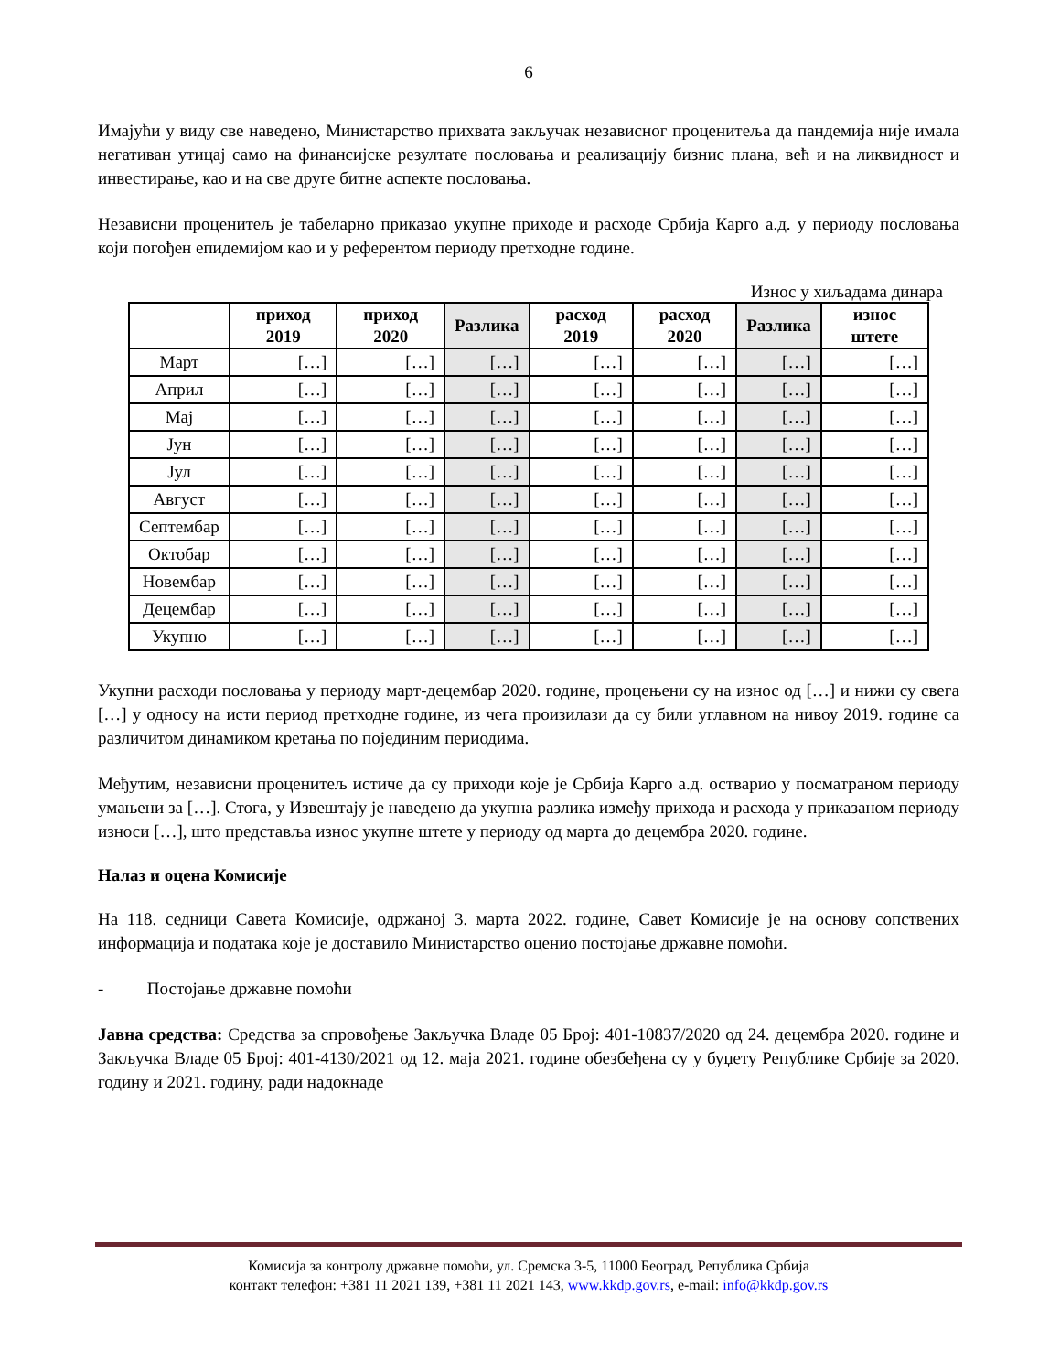6
Имајући у виду све наведено, Министарство прихвата закључак независног проценитеља да пандемија није имала негативан утицај само на финансијске резултате пословања и реализацију бизнис плана, већ и на ликвидност и инвестирање, као и на све друге битне аспекте пословања.
Независни проценитељ је табеларно приказао укупне приходе и расходе Србија Карго а.д. у периоду пословања који погођен епидемијом као и у референтом периоду претходне године.
Износ у хиљадама динара
| | приход 2019 | приход 2020 | Разлика | расход 2019 | расход 2020 | Разлика | износ штете |
| --- | --- | --- | --- | --- | --- | --- | --- |
| Март | […] | […] | […] | […] | […] | […] | […] |
| Април | […] | […] | […] | […] | […] | […] | […] |
| Мај | […] | […] | […] | […] | […] | […] | […] |
| Јун | […] | […] | […] | […] | […] | […] | […] |
| Јул | […] | […] | […] | […] | […] | […] | […] |
| Август | […] | […] | […] | […] | […] | […] | […] |
| Септембар | […] | […] | […] | […] | […] | […] | […] |
| Октобар | […] | […] | […] | […] | […] | […] | […] |
| Новембар | […] | […] | […] | […] | […] | […] | […] |
| Децембар | […] | […] | […] | […] | […] | […] | […] |
| Укупно | […] | […] | […] | […] | […] | […] | […] |
Укупни расходи пословања у периоду март-децембар 2020. године, процењени су на износ од […] и нижи су свега […] у односу на исти период претходне године, из чега произилази да су били углавном на нивоу 2019. године са различитом динамиком кретања по појединим периодима.
Међутим, независни проценитељ истиче да су приходи које је Србија Карго а.д. остварио у посматраном периоду умањени за […]. Стога, у Извештају је наведено да укупна разлика између прихода и расхода у приказаном периоду износи […], што представља износ укупне штете у периоду од марта до децембра 2020. године.
Налаз и оцена Комисије
На 118. седници Савета Комисије, одржаној 3. марта 2022. године, Савет Комисије је на основу сопствених информација и података које је доставило Министарство оценио постојање државне помоћи.
- Постојање државне помоћи
Јавна средства: Средства за спровођење Закључка Владе 05 Број: 401-10837/2020 од 24. децембра 2020. године и Закључка Владе 05 Број: 401-4130/2021 од 12. маја 2021. године обезбеђена су у буџету Републике Србије за 2020. годину и 2021. годину, ради надокнаде
Комисија за контролу државне помоћи, ул. Сремска 3-5, 11000 Београд, Република Србија
контакт телефон: +381 11 2021 139, +381 11 2021 143, www.kkdp.gov.rs, e-mail: info@kkdp.gov.rs